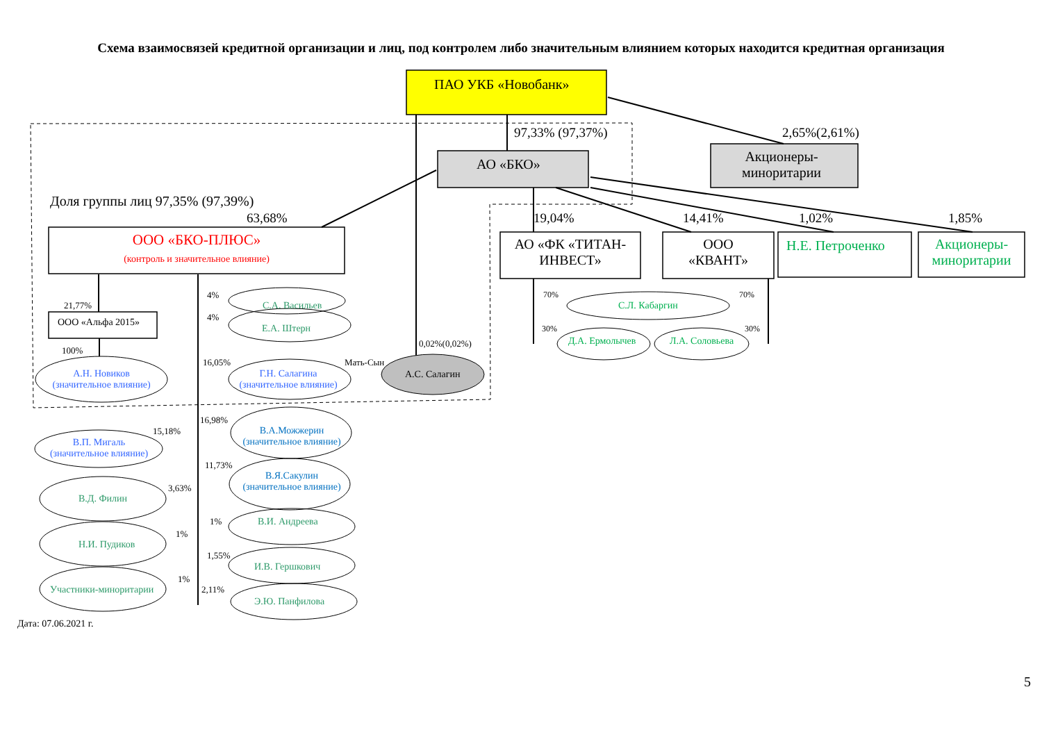Схема взаимосвязей кредитной организации и лиц, под контролем либо значительным влиянием которых находится кредитная организация
ПАО УКБ «Новобанк»
97,33% (97,37%) 2,65%(2,61%)
АО «БКО»
Акционеры-
миноритарии
Доля группы лиц 97,35% (97,39%)
63,68% 19,04% 14,41% 1,02% 1,85%
ООО «БКО-ПЛЮС»
(контроль и значительное влияние)
АО «ФК «ТИТАН-
ИНВЕСТ»
ООО
«КВАНТ»
Н.Е. Петроченко
Акционеры-
миноритарии
21,77%
ООО «Альфа 2015»
100%
А.Н. Новиков
(значительное влияние)
4%
С.А. Васильев
4%
Е.А. Штерн
16,05% Мать-Сын
0,02%(0,02%)
Г.Н. Салагина
(значительное влияние)
А.С. Салагин
70% 70%
С.Л. Кабаргин
30% 30%
Д.А. Ермолычев Л.А. Соловьева
16,98%
15,18%
В.А.Можжерин
(значительное влияние)
В.П. Мигаль
(значительное влияние)
11,73%
В.Я.Сакулин
(значительное влияние)
3,63%
В.Д. Филин
1% В.И. Андреева
1%
Н.И. Пудиков
1,55%
И.В. Гершкович
1%
2,11%
Участники-миноритарии
Э.Ю. Панфилова
Дата: 07.06.2021 г.
5